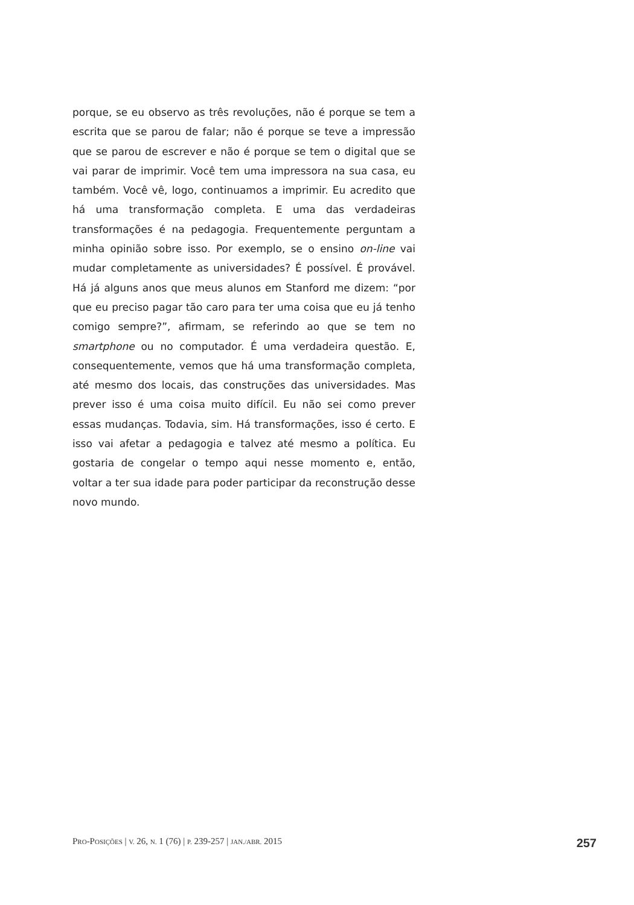porque, se eu observo as três revoluções, não é porque se tem a escrita que se parou de falar; não é porque se teve a impressão que se parou de escrever e não é porque se tem o digital que se vai parar de imprimir. Você tem uma impressora na sua casa, eu também. Você vê, logo, continuamos a imprimir. Eu acredito que há uma transformação completa. E uma das verdadeiras transformações é na pedagogia. Frequentemente perguntam a minha opinião sobre isso. Por exemplo, se o ensino on-line vai mudar completamente as universidades? É possível. É provável. Há já alguns anos que meus alunos em Stanford me dizem: “por que eu preciso pagar tão caro para ter uma coisa que eu já tenho comigo sempre?”, afirmam, se referindo ao que se tem no smartphone ou no computador. É uma verdadeira questão. E, consequentemente, vemos que há uma transformação completa, até mesmo dos locais, das construções das universidades. Mas prever isso é uma coisa muito difícil. Eu não sei como prever essas mudanças. Todavia, sim. Há transformações, isso é certo. E isso vai afetar a pedagogia e talvez até mesmo a política. Eu gostaria de congelar o tempo aqui nesse momento e, então, voltar a ter sua idade para poder participar da reconstrução desse novo mundo.
PRO-POSIÇÕES | V. 26, N. 1 (76) | P. 239-257 | JAN./ABR. 2015 257